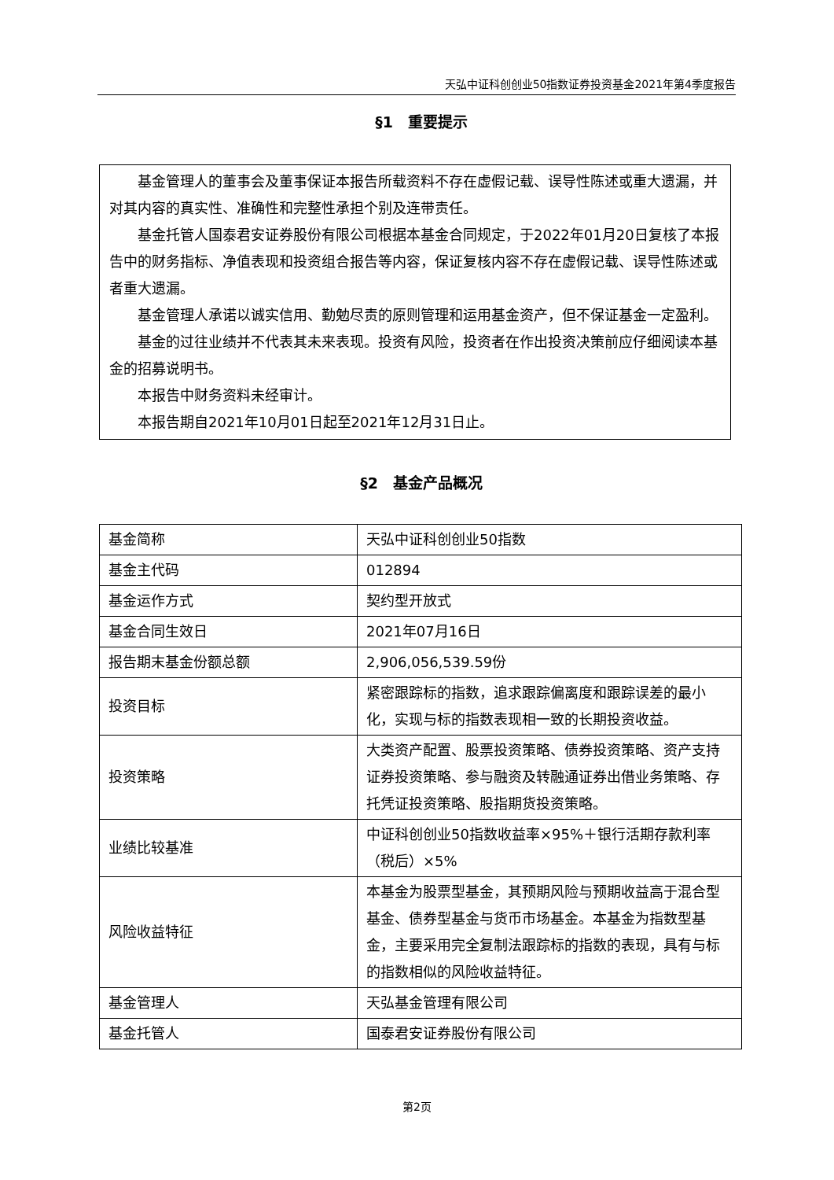天弘中证科创创业50指数证券投资基金2021年第4季度报告
§1　重要提示
基金管理人的董事会及董事保证本报告所载资料不存在虚假记载、误导性陈述或重大遗漏，并对其内容的真实性、准确性和完整性承担个别及连带责任。
基金托管人国泰君安证券股份有限公司根据本基金合同规定，于2022年01月20日复核了本报告中的财务指标、净值表现和投资组合报告等内容，保证复核内容不存在虚假记载、误导性陈述或者重大遗漏。
基金管理人承诺以诚实信用、勤勉尽责的原则管理和运用基金资产，但不保证基金一定盈利。
基金的过往业绩并不代表其未来表现。投资有风险，投资者在作出投资决策前应仔细阅读本基金的招募说明书。
本报告中财务资料未经审计。
本报告期自2021年10月01日起至2021年12月31日止。
§2　基金产品概况
| 基金简称 | 天弘中证科创创业50指数 |
| 基金主代码 | 012894 |
| 基金运作方式 | 契约型开放式 |
| 基金合同生效日 | 2021年07月16日 |
| 报告期末基金份额总额 | 2,906,056,539.59份 |
| 投资目标 | 紧密跟踪标的指数，追求跟踪偏离度和跟踪误差的最小化，实现与标的指数表现相一致的长期投资收益。 |
| 投资策略 | 大类资产配置、股票投资策略、债券投资策略、资产支持证券投资策略、参与融资及转融通证券出借业务策略、存托凭证投资策略、股指期货投资策略。 |
| 业绩比较基准 | 中证科创创业50指数收益率×95%＋银行活期存款利率（税后）×5% |
| 风险收益特征 | 本基金为股票型基金，其预期风险与预期收益高于混合型基金、债券型基金与货币市场基金。本基金为指数型基金，主要采用完全复制法跟踪标的指数的表现，具有与标的指数相似的风险收益特征。 |
| 基金管理人 | 天弘基金管理有限公司 |
| 基金托管人 | 国泰君安证券股份有限公司 |
第2页